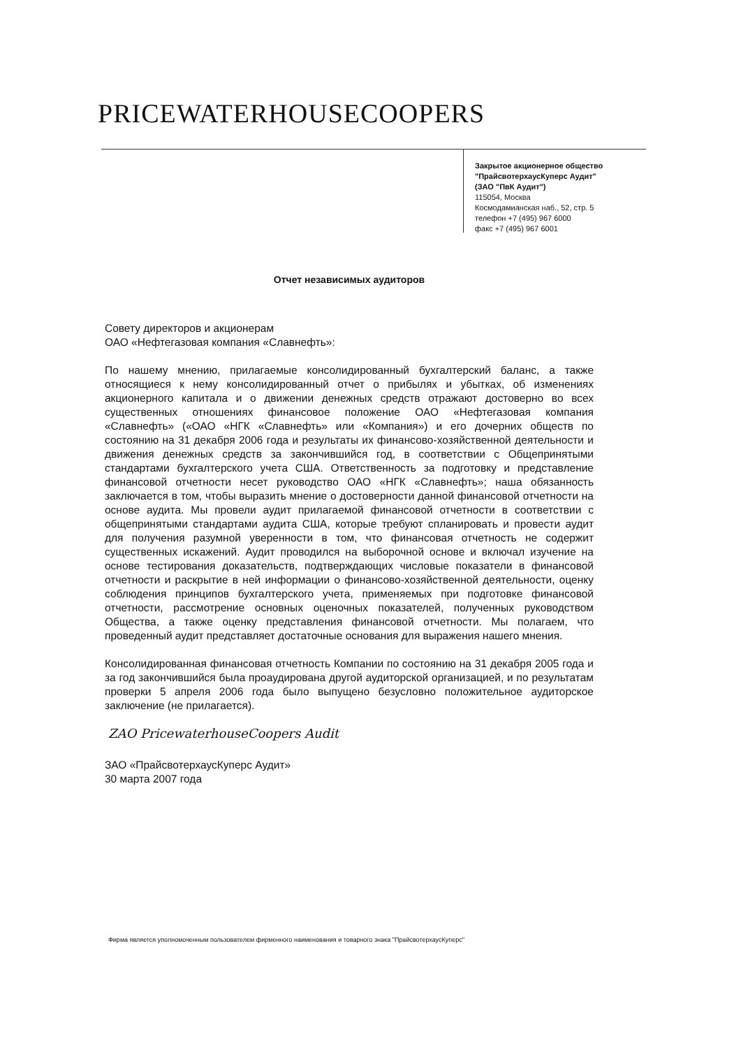PRICEWATERHOUSECOOPERS
Закрытое акционерное общество
"ПрайсвотерхаусКуперс Аудит"
(ЗАО "ПвК Аудит")
115054, Москва
Космодамианская наб., 52, стр. 5
телефон +7 (495) 967 6000
факс +7 (495) 967 6001
Отчет независимых аудиторов
Совету директоров и акционерам
ОАО «Нефтегазовая компания «Славнефть»:
По нашему мнению, прилагаемые консолидированный бухгалтерский баланс, а также относящиеся к нему консолидированный отчет о прибылях и убытках, об изменениях акционерного капитала и о движении денежных средств отражают достоверно во всех существенных отношениях финансовое положение ОАО «Нефтегазовая компания «Славнефть» («ОАО «НГК «Славнефть» или «Компания») и его дочерних обществ по состоянию на 31 декабря 2006 года и результаты их финансово-хозяйственной деятельности и движения денежных средств за закончившийся год, в соответствии с Общепринятыми стандартами бухгалтерского учета США. Ответственность за подготовку и представление финансовой отчетности несет руководство ОАО «НГК «Славнефть»; наша обязанность заключается в том, чтобы выразить мнение о достоверности данной финансовой отчетности на основе аудита. Мы провели аудит прилагаемой финансовой отчетности в соответствии с общепринятыми стандартами аудита США, которые требуют спланировать и провести аудит для получения разумной уверенности в том, что финансовая отчетность не содержит существенных искажений. Аудит проводился на выборочной основе и включал изучение на основе тестирования доказательств, подтверждающих числовые показатели в финансовой отчетности и раскрытие в ней информации о финансово-хозяйственной деятельности, оценку соблюдения принципов бухгалтерского учета, применяемых при подготовке финансовой отчетности, рассмотрение основных оценочных показателей, полученных руководством Общества, а также оценку представления финансовой отчетности. Мы полагаем, что проведенный аудит представляет достаточные основания для выражения нашего мнения.
Консолидированная финансовая отчетность Компании по состоянию на 31 декабря 2005 года и за год закончившийся была проаудирована другой аудиторской организацией, и по результатам проверки 5 апреля 2006 года было выпущено безусловно положительное аудиторское заключение (не прилагается).
ZAO PricewaterhouseCoopers Audit
ЗАО «ПрайсвотерхаусКуперс Аудит»
30 марта 2007 года
Фирма является уполномоченным пользователем фирменного наименования и товарного знака "ПрайсвотерхаусКуперс"